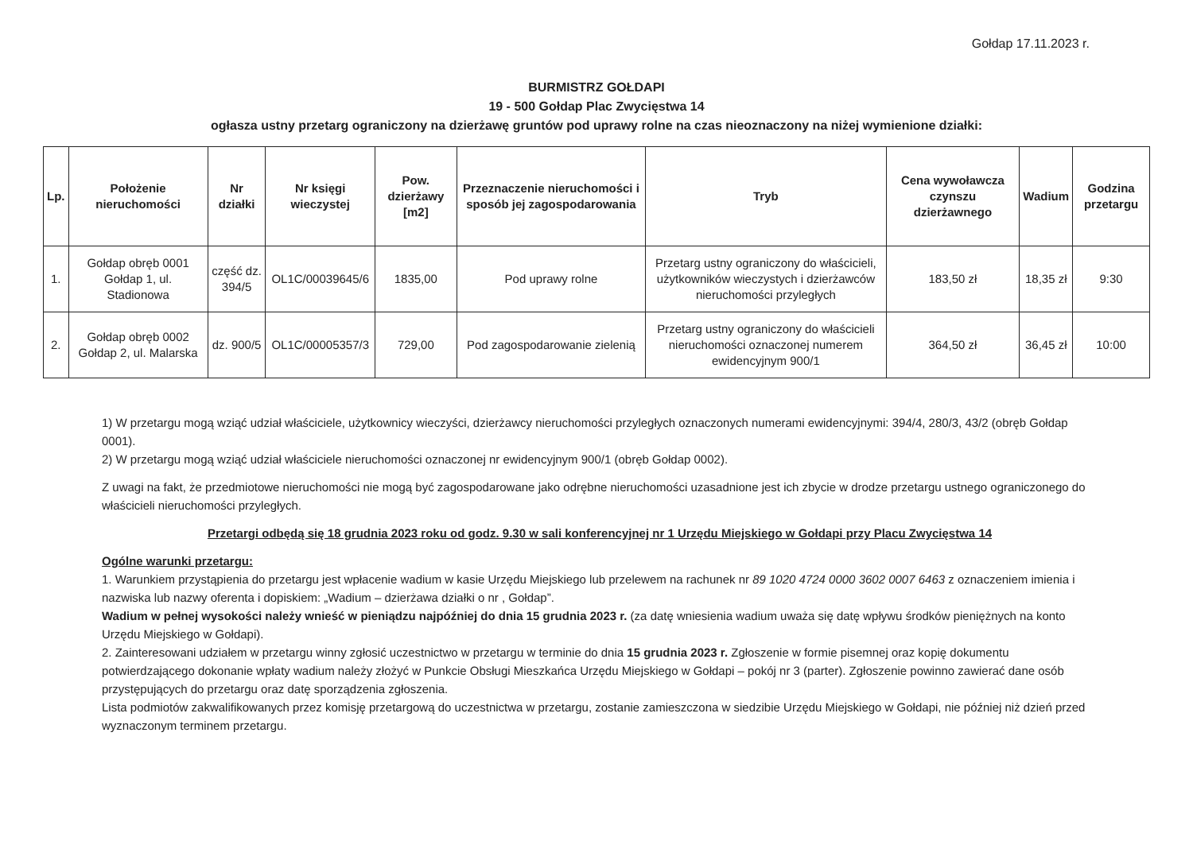Gołdap 17.11.2023 r.
BURMISTRZ GOŁDAPI
19 - 500 Gołdap Plac Zwycięstwa 14
ogłasza ustny przetarg ograniczony na dzierżawę gruntów pod uprawy rolne na czas nieoznaczony na niżej wymienione działki:
| Lp. | Położenie nieruchomości | Nr działki | Nr księgi wieczystej | Pow. dzierżawy [m2] | Przeznaczenie nieruchomości i sposób jej zagospodarowania | Tryb | Cena wywoławcza czynszu dzierżawnego | Wadium | Godzina przetargu |
| --- | --- | --- | --- | --- | --- | --- | --- | --- | --- |
| 1. | Gołdap obręb 0001 Gołdap 1, ul. Stadionowa | część dz. 394/5 | OL1C/00039645/6 | 1835,00 | Pod uprawy rolne | Przetarg ustny ograniczony do właścicieli, użytkowników wieczystych i dzierżawców nieruchomości przyległych | 183,50 zł | 18,35 zł | 9:30 |
| 2. | Gołdap obręb 0002 Gołdap 2, ul. Malarska | dz. 900/5 | OL1C/00005357/3 | 729,00 | Pod zagospodarowanie zielenią | Przetarg ustny ograniczony do właścicieli nieruchomości oznaczonej numerem ewidencyjnym 900/1 | 364,50 zł | 36,45 zł | 10:00 |
1) W przetargu mogą wziąć udział właściciele, użytkownicy wieczyści, dzierżawcy nieruchomości przyległych oznaczonych numerami ewidencyjnymi: 394/4, 280/3, 43/2 (obręb Gołdap 0001).
2) W przetargu mogą wziąć udział właściciele nieruchomości oznaczonej nr ewidencyjnym 900/1 (obręb Gołdap 0002).
Z uwagi na fakt, że przedmiotowe nieruchomości nie mogą być zagospodarowane jako odrębne nieruchomości uzasadnione jest ich zbycie w drodze przetargu ustnego ograniczonego do właścicieli nieruchomości przyległych.
Przetargi odbędą się 18 grudnia 2023 roku od godz. 9.30 w sali konferencyjnej nr 1 Urzędu Miejskiego w Gołdapi przy Placu Zwycięstwa 14
Ogólne warunki przetargu:
1. Warunkiem przystąpienia do przetargu jest wpłacenie wadium w kasie Urzędu Miejskiego lub przelewem na rachunek nr 89 1020 4724 0000 3602 0007 6463 z oznaczeniem imienia i nazwiska lub nazwy oferenta i dopiskiem: „Wadium – dzierżawa działki o nr , Gołdap”.
Wadium w pełnej wysokości należy wnieść w pieniądzu najpóźniej do dnia 15 grudnia 2023 r. (za datę wniesienia wadium uważa się datę wpływu środków pieniężnych na konto Urzędu Miejskiego w Gołdapi).
2. Zainteresowani udziałem w przetargu winny zgłosić uczestnictwo w przetargu w terminie do dnia 15 grudnia 2023 r. Zgłoszenie w formie pisemnej oraz kopię dokumentu potwierdzającego dokonanie wpłaty wadium należy złożyć w Punkcie Obsługi Mieszkańca Urzędu Miejskiego w Gołdapi – pokój nr 3 (parter). Zgłoszenie powinno zawierać dane osób przystępujących do przetargu oraz datę sporządzenia zgłoszenia.
Lista podmiotów zakwalifikowanych przez komisję przetargową do uczestnictwa w przetargu, zostanie zamieszczona w siedzibie Urzędu Miejskiego w Gołdapi, nie później niż dzień przed wyznaczonym terminem przetargu.